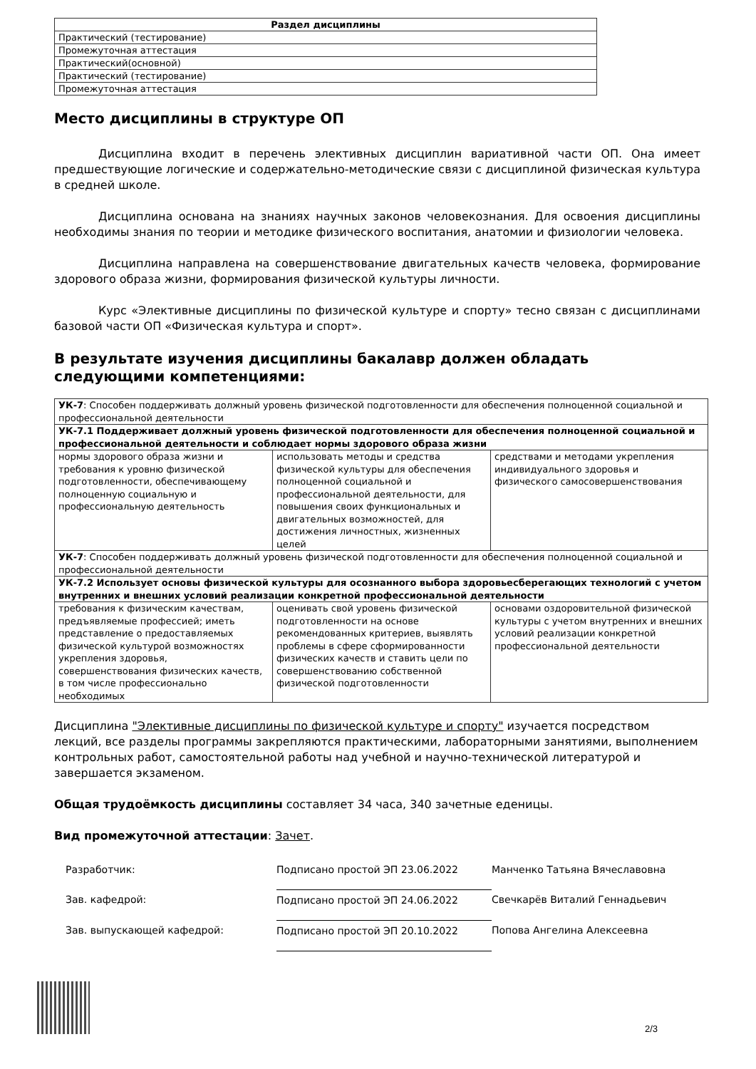| Раздел дисциплины |
| --- |
| Практический (тестирование) |
| Промежуточная аттестация |
| Практический(основной) |
| Практический (тестирование) |
| Промежуточная аттестация |
Место дисциплины в структуре ОП
Дисциплина входит в перечень элективных дисциплин вариативной части ОП. Она имеет предшествующие логические и содержательно-методические связи с дисциплиной физическая культура в средней школе.
Дисциплина основана на знаниях научных законов человекознания. Для освоения дисциплины необходимы знания по теории и методике физического воспитания, анатомии и физиологии человека.
Дисциплина направлена на совершенствование двигательных качеств человека, формирование здорового образа жизни, формирования физической культуры личности.
Курс «Элективные дисциплины по физической культуре и спорту» тесно связан с дисциплинами базовой части ОП «Физическая культура и спорт».
В результате изучения дисциплины бакалавр должен обладать следующими компетенциями:
| УК-7 : Способен поддерживать должный уровень физической подготовленности для обеспечения полноценной социальной и профессиональной деятельности | | |
| УК-7.1 Поддерживает должный уровень физической подготовленности для обеспечения полноценной социальной и профессиональной деятельности и соблюдает нормы здорового образа жизни | | |
| нормы здорового образа жизни и требования к уровню физической подготовленности, обеспечивающему полноценную социальную и профессиональную деятельность | использовать методы и средства физической культуры для обеспечения полноценной социальной и профессиональной деятельности, для повышения своих функциональных и двигательных возможностей, для достижения личностных, жизненных целей | средствами и методами укрепления индивидуального здоровья и физического самосовершенствования |
| УК-7 : Способен поддерживать должный уровень физической подготовленности для обеспечения полноценной социальной и профессиональной деятельности | | |
| УК-7.2 Использует основы физической культуры для осознанного выбора здоровьесберегающих технологий с учетом внутренних и внешних условий реализации конкретной профессиональной деятельности | | |
| требования к физическим качествам, предъявляемые профессией; иметь представление о предоставляемых физической культурой возможностях укрепления здоровья, совершенствования физических качеств, в том числе профессионально необходимых | оценивать свой уровень физической подготовленности на основе рекомендованных критериев, выявлять проблемы в сфере сформированности физических качеств и ставить цели по совершенствованию собственной физической подготовленности | основами оздоровительной физической культуры с учетом внутренних и внешних условий реализации конкретной профессиональной деятельности |
Дисциплина "Элективные дисциплины по физической культуре и спорту" изучается посредством лекций, все разделы программы закрепляются практическими, лабораторными занятиями, выполнением контрольных работ, самостоятельной работы над учебной и научно-технической литературой и завершается экзаменом.
Общая трудоёмкость дисциплины составляет 34 часа, 340 зачетные еденицы.
Вид промежуточной аттестации: Зачет.
Разработчик:
Подписано простой ЭП 23.06.2022
Манченко Татьяна Вячеславовна
Зав. кафедрой:
Подписано простой ЭП 24.06.2022
Свечкарёв Виталий Геннадьевич
Зав. выпускающей кафедрой:
Подписано простой ЭП 20.10.2022
Попова Ангелина Алексеевна
2/3